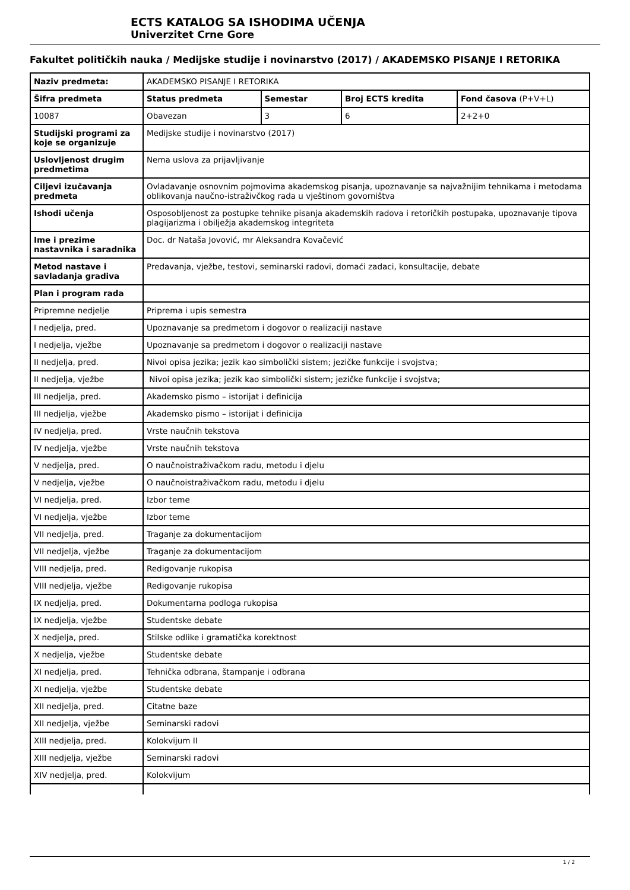ECTS KATALOG SA ISHODIMA UČENJA
Univerzitet Crne Gore
Fakultet političkih nauka / Medijske studije i novinarstvo (2017) / AKADEMSKO PISANJE I RETORIKA
| Naziv predmeta: | AKADEMSKO PISANJE I RETORIKA | | | |
| Šifra predmeta | Status predmeta | Semestar | Broj ECTS kredita | Fond časova (P+V+L) |
| 10087 | Obavezan | 3 | 6 | 2+2+0 |
| Studijski programi za koje se organizuje | Medijske studije i novinarstvo (2017) | | | |
| Uslovljenost drugim predmetima | Nema uslova za prijavljivanje | | | |
| Ciljevi izučavanja predmeta | Ovladavanje osnovnim pojmovima akademskog pisanja, upoznavanje sa najvažnijim tehnikama i metodama oblikovanja naučno-istraživčkog rada u vještinom govorništva | | | |
| Ishodi učenja | Osposobljenost za postupke tehnike pisanja akademskih radova i retoričkih postupaka, upoznavanje tipova plagijarizma i obilježja akademskog integriteta | | | |
| Ime i prezime nastavnika i saradnika | Doc. dr Nataša Jovović, mr Aleksandra Kovačević | | | |
| Metod nastave i savladanja gradiva | Predavanja, vježbe, testovi, seminarski radovi, domaći zadaci, konsultacije, debate | | | |
| Plan i program rada | | | | |
| Pripremne nedjelje | Priprema i upis semestra | | | |
| I nedjelja, pred. | Upoznavanje sa predmetom i dogovor o realizaciji nastave | | | |
| I nedjelja, vježbe | Upoznavanje sa predmetom i dogovor o realizaciji nastave | | | |
| II nedjelja, pred. | Nivoi opisa jezika; jezik kao simbolički sistem; jezičke funkcije i svojstva; | | | |
| II nedjelja, vježbe | Nivoi opisa jezika; jezik kao simbolički sistem; jezičke funkcije i svojstva; | | | |
| III nedjelja, pred. | Akademsko pismo – istorijat i definicija | | | |
| III nedjelja, vježbe | Akademsko pismo – istorijat i definicija | | | |
| IV nedjelja, pred. | Vrste naučnih tekstova | | | |
| IV nedjelja, vježbe | Vrste naučnih tekstova | | | |
| V nedjelja, pred. | O naučnoistraživačkom radu, metodu i djelu | | | |
| V nedjelja, vježbe | O naučnoistraživačkom radu, metodu i djelu | | | |
| VI nedjelja, pred. | Izbor teme | | | |
| VI nedjelja, vježbe | Izbor teme | | | |
| VII nedjelja, pred. | Traganje za dokumentacijom | | | |
| VII nedjelja, vježbe | Traganje za dokumentacijom | | | |
| VIII nedjelja, pred. | Redigovanje rukopisa | | | |
| VIII nedjelja, vježbe | Redigovanje rukopisa | | | |
| IX nedjelja, pred. | Dokumentarna podloga rukopisa | | | |
| IX nedjelja, vježbe | Studentske debate | | | |
| X nedjelja, pred. | Stilske odlike i gramatička korektnost | | | |
| X nedjelja, vježbe | Studentske debate | | | |
| XI nedjelja, pred. | Tehnička odbrana, štampanje i odbrana | | | |
| XI nedjelja, vježbe | Studentske debate | | | |
| XII nedjelja, pred. | Citatne baze | | | |
| XII nedjelja, vježbe | Seminarski radovi | | | |
| XIII nedjelja, pred. | Kolokvijum II | | | |
| XIII nedjelja, vježbe | Seminarski radovi | | | |
| XIV nedjelja, pred. | Kolokvijum | | | |
1 / 2